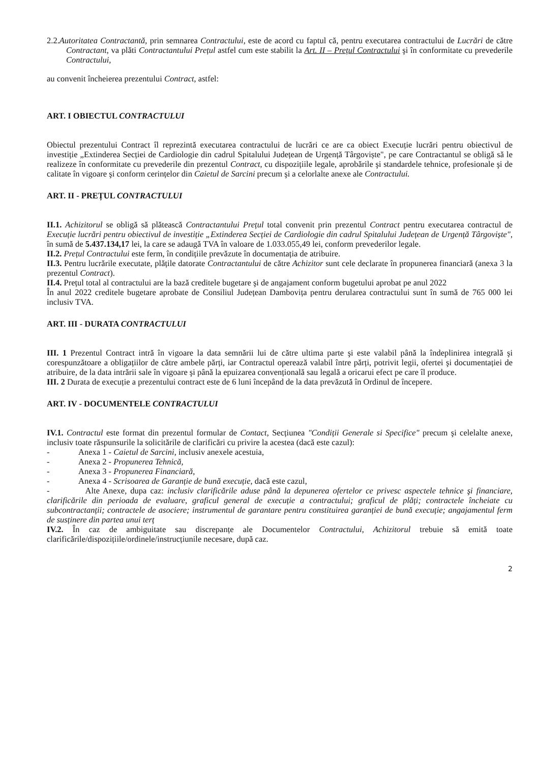2.2.Autoritatea Contractantă, prin semnarea Contractului, este de acord cu faptul că, pentru executarea contractului de Lucrări de către Contractant, va plăti Contractantului Prețul astfel cum este stabilit la Art. II – Prețul Contractului şi în conformitate cu prevederile Contractului,
au convenit încheierea prezentului Contract, astfel:
ART. I OBIECTUL CONTRACTULUI
Obiectul prezentului Contract îl reprezintă executarea contractului de lucrări ce are ca obiect Execuție lucrări pentru obiectivul de investiție „Extinderea Secției de Cardiologie din cadrul Spitalului Județean de Urgență Târgoviște", pe care Contractantul se obligă să le realizeze în conformitate cu prevederile din prezentul Contract, cu dispozițiile legale, aprobările şi standardele tehnice, profesionale şi de calitate în vigoare şi conform cerințelor din Caietul de Sarcini precum şi a celorlalte anexe ale Contractului.
ART. II - PREȚUL CONTRACTULUI
II.1. Achizitorul se obligă să plătească Contractantului Prețul total convenit prin prezentul Contract pentru executarea contractul de Execuție lucrări pentru obiectivul de investiție „Extinderea Secției de Cardiologie din cadrul Spitalului Județean de Urgență Târgoviște", în sumă de 5.437.134,17 lei, la care se adaugă TVA în valoare de 1.033.055,49 lei, conform prevederilor legale.
II.2. Prețul Contractului este ferm, în condițiile prevăzute în documentația de atribuire.
II.3. Pentru lucrările executate, plățile datorate Contractantului de către Achizitor sunt cele declarate în propunerea financiară (anexa 3 la prezentul Contract).
II.4. Prețul total al contractului are la bază creditele bugetare şi de angajament conform bugetului aprobat pe anul 2022
În anul 2022 creditele bugetare aprobate de Consiliul Județean Dambovița pentru derularea contractului sunt în sumă de 765 000 lei inclusiv TVA.
ART. III - DURATA CONTRACTULUI
III. 1 Prezentul Contract intră în vigoare la data semnării lui de către ultima parte şi este valabil până la îndeplinirea integrală şi corespunzătoare a obligațiilor de către ambele părți, iar Contractul operează valabil între părți, potrivit legii, ofertei şi documentației de atribuire, de la data intrării sale în vigoare şi până la epuizarea convențională sau legală a oricarui efect pe care îl produce.
III. 2 Durata de execuție a prezentului contract este de 6 luni începând de la data prevăzută în Ordinul de începere.
ART. IV - DOCUMENTELE CONTRACTULUI
IV.1. Contractul este format din prezentul formular de Contact, Secțiunea "Condiții Generale si Specifice" precum şi celelalte anexe, inclusiv toate răspunsurile la solicitările de clarificări cu privire la acestea (dacă este cazul):
- Anexa 1 - Caietul de Sarcini, inclusiv anexele acestuia,
- Anexa 2 - Propunerea Tehnică,
- Anexa 3 - Propunerea Financiară,
- Anexa 4 - Scrisoarea de Garanție de bună execuție, dacă este cazul,
- Alte Anexe, dupa caz: inclusiv clarificările aduse până la depunerea ofertelor ce privesc aspectele tehnice şi financiare, clarificările din perioada de evaluare, graficul general de execuție a contractului; graficul de plăți; contractele încheiate cu subcontractanții; contractele de asociere; instrumentul de garantare pentru constituirea garanției de bună execuție; angajamentul ferm de susținere din partea unui terț
IV.2. În caz de ambiguitate sau discrepanțe ale Documentelor Contractului, Achizitorul trebuie să emită toate clarificările/dispozițiile/ordinele/instrucțiunile necesare, după caz.
2